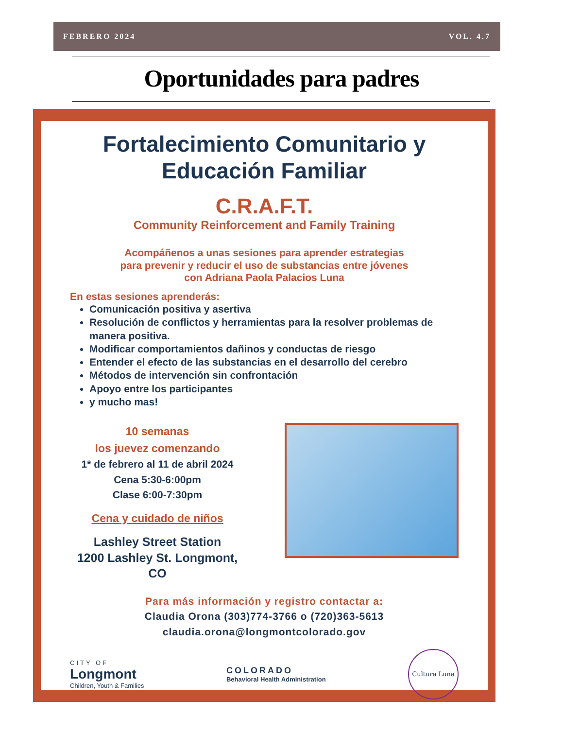FEBRERO 2024 VOL. 4.7
Oportunidades para padres
Fortalecimiento Comunitario y Educación Familiar
C.R.A.F.T.
Community Reinforcement and Family Training
Acompáñenos a unas sesiones para aprender estrategias
para prevenir y reducir el uso de substancias entre jóvenes
con Adriana Paola Palacios Luna
En estas sesiones aprenderás:
Comunicación positiva y asertiva
Resolución de conflictos y herramientas para la resolver problemas de manera positiva.
Modificar comportamientos dañinos y conductas de riesgo
Entender el efecto de las substancias en el desarrollo del cerebro
Métodos de intervención sin confrontación
Apoyo entre los participantes
y mucho mas!
10 semanas
los juevez comenzando
1* de febrero al 11 de abril 2024
Cena 5:30-6:00pm
Clase 6:00-7:30pm
Cena y cuidado de niños
Lashley Street Station
1200 Lashley St. Longmont, CO
Para más información y registro contactar a:
Claudia Orona (303)774-3766 o (720)363-5613
claudia.orona@longmontcolorado.gov
CITY OF
Longmont
Children, Youth & Families
COLORADO
Behavioral Health Administration
Cultura Luna